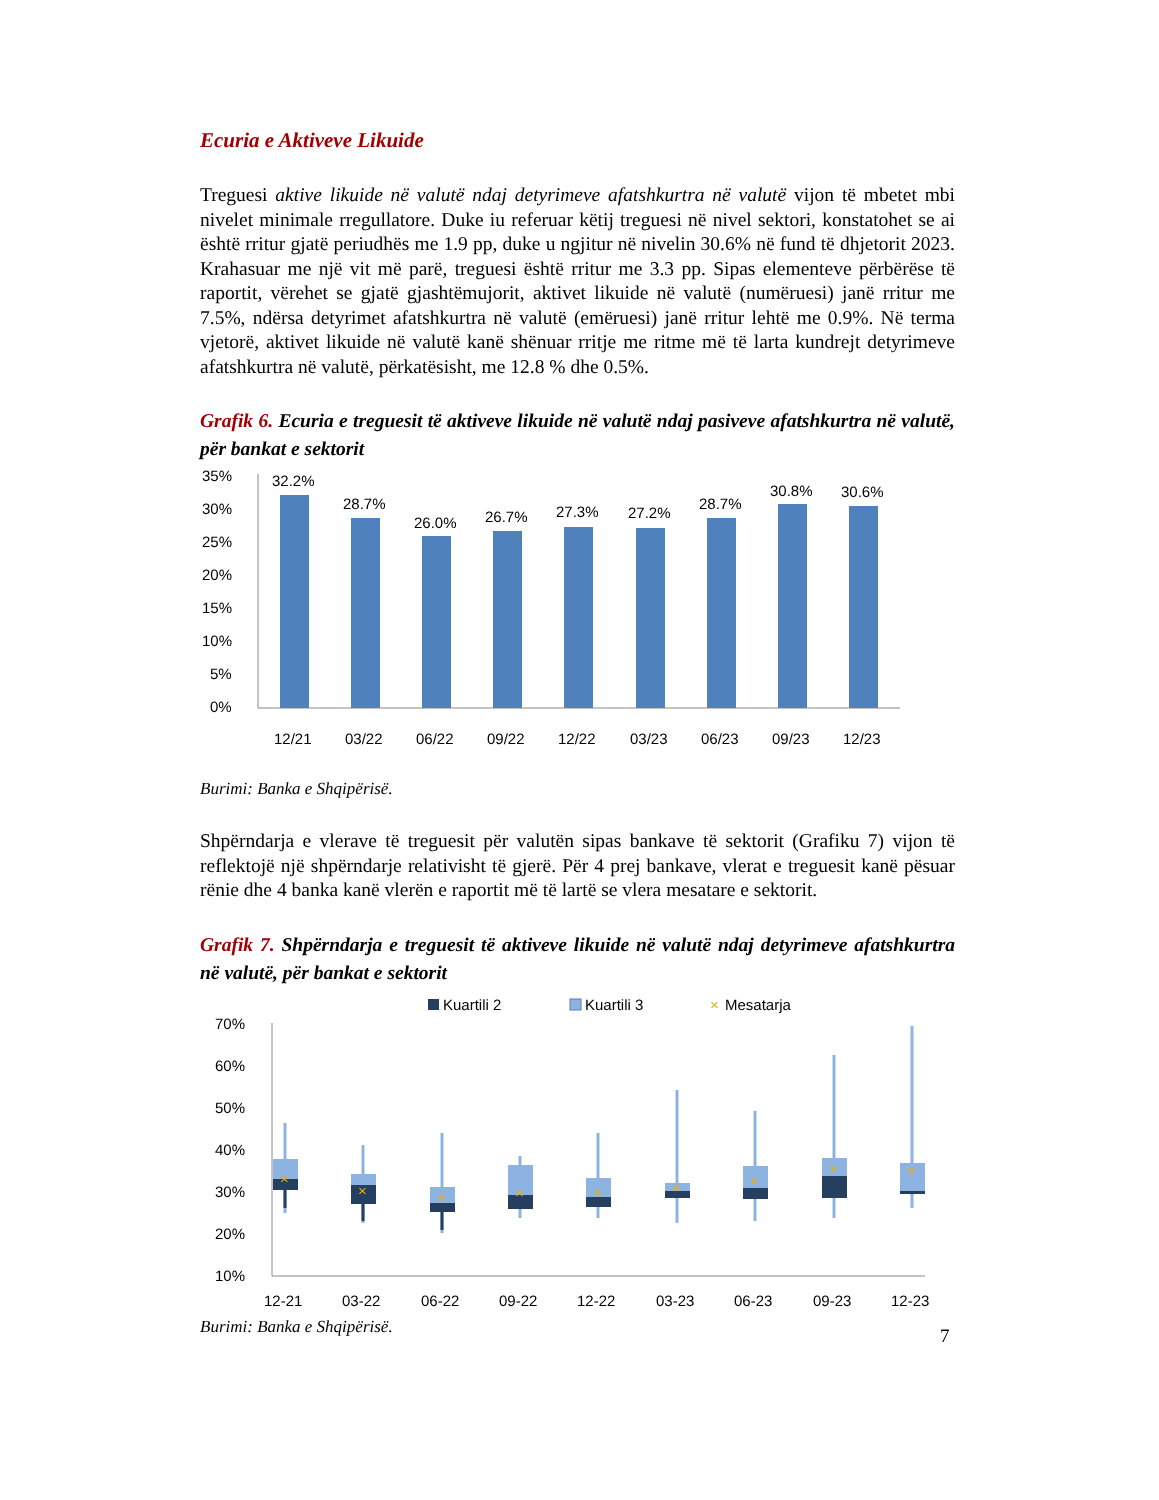Ecuria e Aktiveve Likuide
Treguesi aktive likuide në valutë ndaj detyrimeve afatshkurtra në valutë vijon të mbetet mbi nivelet minimale rregullatore. Duke iu referuar këtij treguesi në nivel sektori, konstatohet se ai është rritur gjatë periudhës me 1.9 pp, duke u ngjitur në nivelin 30.6% në fund të dhjetorit 2023. Krahasuar me një vit më parë, treguesi është rritur me 3.3 pp. Sipas elementeve përbërëse të raportit, vërehet se gjatë gjashtëmujorit, aktivet likuide në valutë (numëruesi) janë rritur me 7.5%, ndërsa detyrimet afatshkurtra në valutë (emëruesi) janë rritur lehtë me 0.9%. Në terma vjetorë, aktivet likuide në valutë kanë shënuar rritje me ritme më të larta kundrejt detyrimeve afatshkurtra në valutë, përkatësisht, me 12.8 % dhe 0.5%.
Grafik 6. Ecuria e treguesit të aktiveve likuide në valutë ndaj pasiveve afatshkurtra në valutë, për bankat e sektorit
35%
30%
25%
20%
15%
10%
5%
0%
32.2%
28.7%
26.0%
26.7%
27.3%
27.2%
28.7%
30.8%
30.6%
12/21
03/22
06/22
09/22
12/22
03/23
06/23
09/23
12/23
Burimi: Banka e Shqipërisë.
Shpërndarja e vlerave të treguesit për valutën sipas bankave të sektorit (Grafiku 7) vijon të reflektojë një shpërndarje relativisht të gjerë. Për 4 prej bankave, vlerat e treguesit kanë pësuar rënie dhe 4 banka kanë vlerën e raportit më të lartë se vlera mesatare e sektorit.
Grafik 7. Shpërndarja e treguesit të aktiveve likuide në valutë ndaj detyrimeve afatshkurtra në valutë, për bankat e sektorit
Kuartili 2
Kuartili 3
×
Mesatarja
70%
60%
50%
40%
30%
20%
10%
×
×
×
×
×
×
×
×
×
12-21
03-22
06-22
09-22
12-22
03-23
06-23
09-23
12-23
Burimi: Banka e Shqipërisë.
7